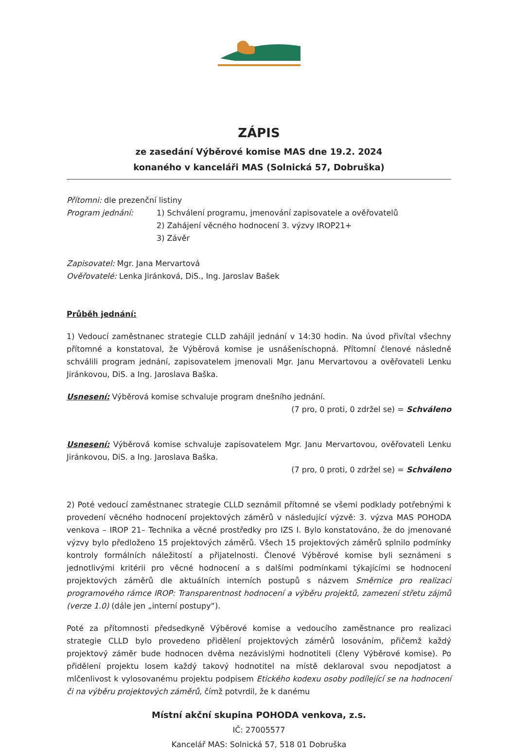ZÁPIS
ze zasedání Výběrové komise MAS dne 19.2. 2024
konaného v kanceláři MAS (Solnická 57, Dobruška)
Přítomni: dle prezenční listiny
Program jednání: 1) Schválení programu, jmenování zapisovatele a ověřovatelů
2) Zahájení věcného hodnocení 3. výzvy IROP21+
3) Závěr
Zapisovatel: Mgr. Jana Mervartová
Ověřovatelé: Lenka Jiránková, DiS., Ing. Jaroslav Bašek
Průběh jednání:
1) Vedoucí zaměstnanec strategie CLLD zahájil jednání v 14:30 hodin. Na úvod přivítal všechny přítomné a konstatoval, že Výběrová komise je usnášeníschopná. Přítomní členové následně schválili program jednání, zapisovatelem jmenovali Mgr. Janu Mervartovou a ověřovateli Lenku Jiránkovou, DiS. a Ing. Jaroslava Baška.
Usnesení: Výběrová komise schvaluje program dnešního jednání.
(7 pro, 0 proti, 0 zdržel se) = Schváleno
Usnesení: Výběrová komise schvaluje zapisovatelem Mgr. Janu Mervartovou, ověřovateli Lenku Jiránkovou, DiS. a Ing. Jaroslava Baška.
(7 pro, 0 proti, 0 zdržel se) = Schváleno
2) Poté vedoucí zaměstnanec strategie CLLD seznámil přítomné se všemi podklady potřebnými k provedení věcného hodnocení projektových záměrů v následující výzvě: 3. výzva MAS POHODA venkova – IROP 21– Technika a věcné prostředky pro IZS I. Bylo konstatováno, že do jmenované výzvy bylo předloženo 15 projektových záměrů. Všech 15 projektových záměrů splnilo podmínky kontroly formálních náležitostí a přijatelnosti. Členové Výběrové komise byli seznámeni s jednotlivými kritérii pro věcné hodnocení a s dalšími podmínkami týkajícími se hodnocení projektových záměrů dle aktuálních interních postupů s názvem Směrnice pro realizaci programového rámce IROP: Transparentnost hodnocení a výběru projektů, zamezení střetu zájmů (verze 1.0) (dále jen „interní postupy“).
Poté za přítomnosti předsedkyně Výběrové komise a vedoucího zaměstnance pro realizaci strategie CLLD bylo provedeno přidělení projektových záměrů losováním, přičemž každý projektový záměr bude hodnocen dvěma nezávislými hodnotiteli (členy Výběrové komise). Po přidělení projektu losem každý takový hodnotitel na místě deklaroval svou nepodjatost a mlčenlivost k vylosovanému projektu podpisem Etického kodexu osoby podílející se na hodnocení či na výběru projektových záměrů, čímž potvrdil, že k danému
Místní akční skupina POHODA venkova, z.s.
IČ: 27005577
Kancelář MAS: Solnická 57, 518 01 Dobruška